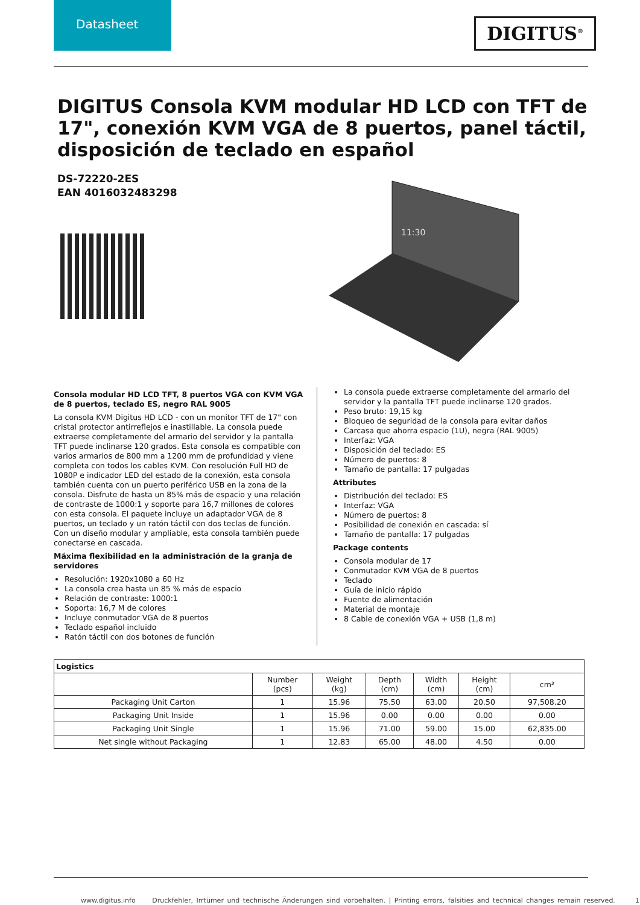Datasheet
DIGITUS<sup>®</sup>
DIGITUS Consola KVM modular HD LCD con TFT de 17", conexión KVM VGA de 8 puertos, panel táctil, disposición de teclado en español
DS-72220-2ES
EAN 4016032483298
11:30
Consola modular HD LCD TFT, 8 puertos VGA con KVM VGA de 8 puertos, teclado ES, negro RAL 9005
La consola KVM Digitus HD LCD - con un monitor TFT de 17" con cristal protector antirreflejos e inastillable. La consola puede extraerse completamente del armario del servidor y la pantalla TFT puede inclinarse 120 grados. Esta consola es compatible con varios armarios de 800 mm a 1200 mm de profundidad y viene completa con todos los cables KVM. Con resolución Full HD de 1080P e indicador LED del estado de la conexión, esta consola también cuenta con un puerto periférico USB en la zona de la consola. Disfrute de hasta un 85% más de espacio y una relación de contraste de 1000:1 y soporte para 16,7 millones de colores con esta consola. El paquete incluye un adaptador VGA de 8 puertos, un teclado y un ratón táctil con dos teclas de función. Con un diseño modular y ampliable, esta consola también puede conectarse en cascada.
Máxima flexibilidad en la administración de la granja de servidores
Resolución: 1920x1080 a 60 Hz
La consola crea hasta un 85 % más de espacio
Relación de contraste: 1000:1
Soporta: 16,7 M de colores
Incluye conmutador VGA de 8 puertos
Teclado español incluido
Ratón táctil con dos botones de función
La consola puede extraerse completamente del armario del servidor y la pantalla TFT puede inclinarse 120 grados.
Peso bruto: 19,15 kg
Bloqueo de seguridad de la consola para evitar daños
Carcasa que ahorra espacio (1U), negra (RAL 9005)
Interfaz: VGA
Disposición del teclado: ES
Número de puertos: 8
Tamaño de pantalla: 17 pulgadas
Attributes
Distribución del teclado: ES
Interfaz: VGA
Número de puertos: 8
Posibilidad de conexión en cascada: sí
Tamaño de pantalla: 17 pulgadas
Package contents
Consola modular de 17
Conmutador KVM VGA de 8 puertos
Teclado
Guía de inicio rápido
Fuente de alimentación
Material de montaje
8 Cable de conexión VGA + USB (1,8 m)
| Logistics | | | | | | |
| --- | --- | --- | --- | --- | --- | --- |
| | Number (pcs) | Weight (kg) | Depth (cm) | Width (cm) | Height (cm) | cm³ |
| Packaging Unit Carton | 1 | 15.96 | 75.50 | 63.00 | 20.50 | 97,508.20 |
| Packaging Unit Inside | 1 | 15.96 | 0.00 | 0.00 | 0.00 | 0.00 |
| Packaging Unit Single | 1 | 15.96 | 71.00 | 59.00 | 15.00 | 62,835.00 |
| Net single without Packaging | 1 | 12.83 | 65.00 | 48.00 | 4.50 | 0.00 |
www.digitus.info Druckfehler, Irrtümer und technische Änderungen sind vorbehalten. | Printing errors, falsities and technical changes remain reserved. 1